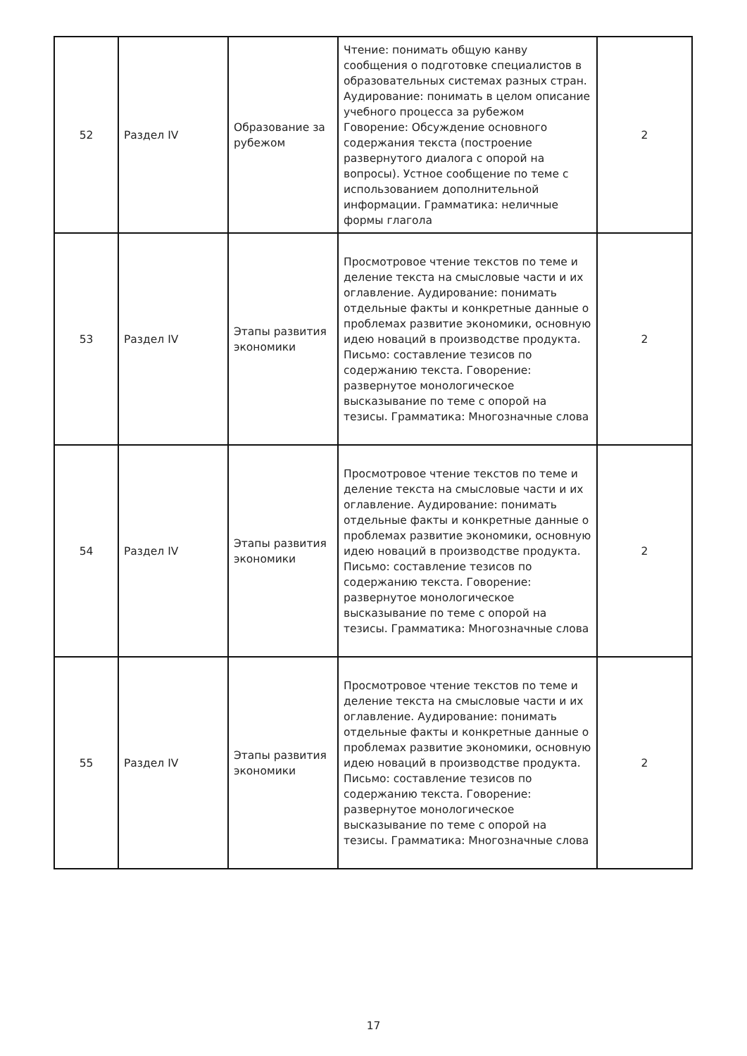| 52 | Раздел IV | Образование за рубежом | Чтение: понимать общую канву сообщения о подготовке специалистов в образовательных системах разных стран. Аудирование: понимать в целом описание учебного процесса за рубежом Говорение: Обсуждение основного содержания текста (построение развернутого диалога с опорой на вопросы). Устное сообщение по теме с использованием дополнительной информации. Грамматика: неличные формы глагола | 2 |
| 53 | Раздел IV | Этапы развития экономики | Просмотровое чтение текстов по теме и деление текста на смысловые части и их оглавление. Аудирование: понимать отдельные факты и конкретные данные о проблемах развитие экономики, основную идею новаций в производстве продукта. Письмо: составление тезисов по содержанию текста. Говорение: развернутое монологическое высказывание по теме с опорой на тезисы. Грамматика: Многозначные слова | 2 |
| 54 | Раздел IV | Этапы развития экономики | Просмотровое чтение текстов по теме и деление текста на смысловые части и их оглавление. Аудирование: понимать отдельные факты и конкретные данные о проблемах развитие экономики, основную идею новаций в производстве продукта. Письмо: составление тезисов по содержанию текста. Говорение: развернутое монологическое высказывание по теме с опорой на тезисы. Грамматика: Многозначные слова | 2 |
| 55 | Раздел IV | Этапы развития экономики | Просмотровое чтение текстов по теме и деление текста на смысловые части и их оглавление. Аудирование: понимать отдельные факты и конкретные данные о проблемах развитие экономики, основную идею новаций в производстве продукта. Письмо: составление тезисов по содержанию текста. Говорение: развернутое монологическое высказывание по теме с опорой на тезисы. Грамматика: Многозначные слова | 2 |
17